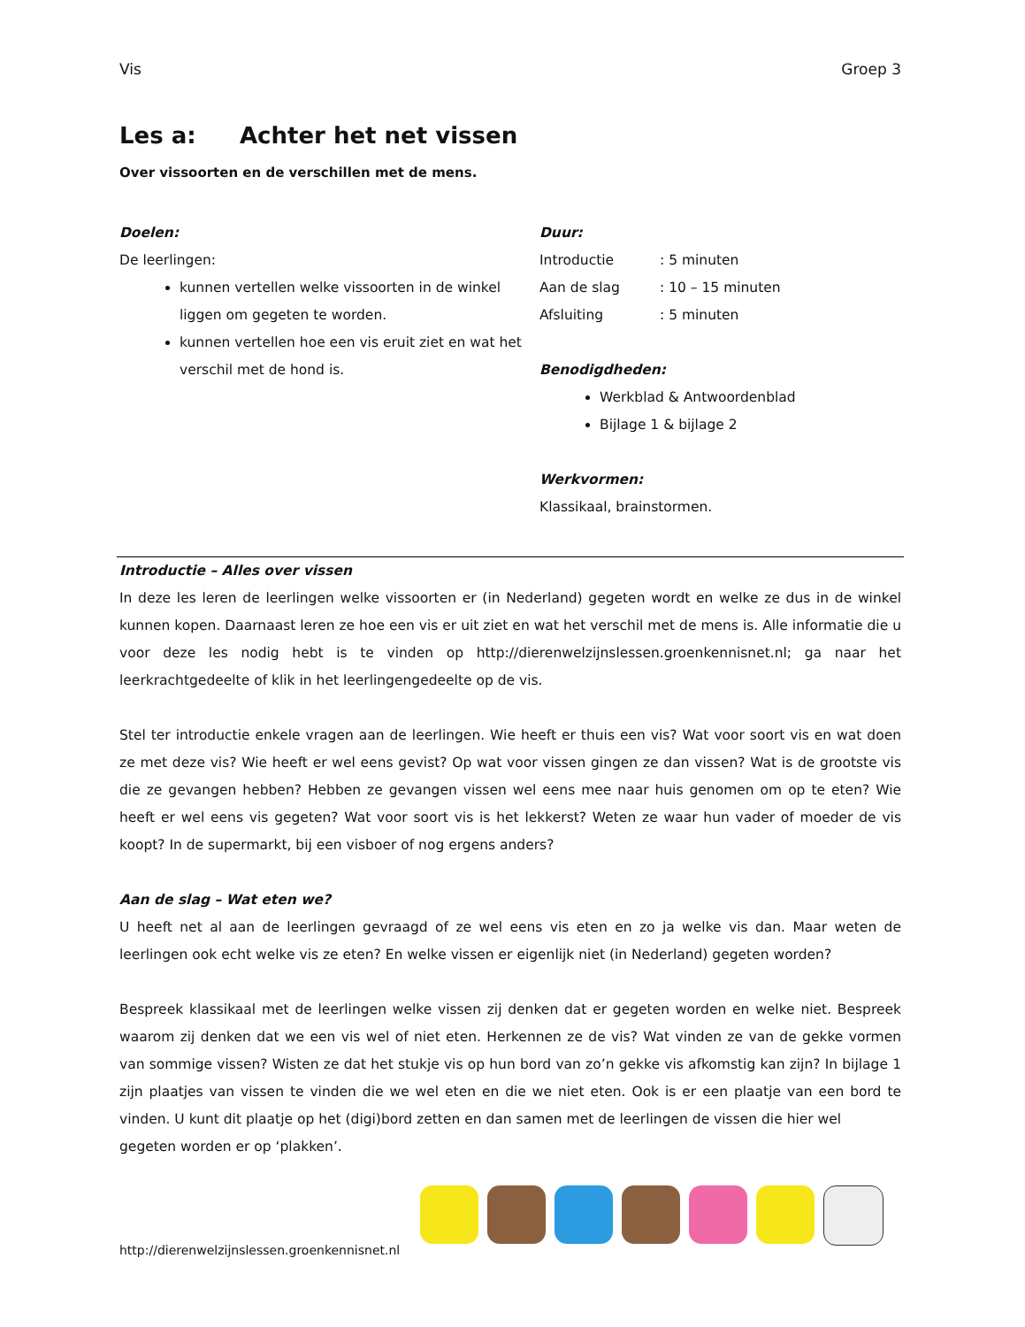Vis Groep 3
Les a: Achter het net vissen
Over vissoorten en de verschillen met de mens.
Doelen:
De leerlingen:
kunnen vertellen welke vissoorten in de winkel liggen om gegeten te worden.
kunnen vertellen hoe een vis eruit ziet en wat het verschil met de hond is.
Duur:
Introductie: 5 minuten
Aan de slag: 10 – 15 minuten
Afsluiting: 5 minuten
Benodigdheden:
Werkblad & Antwoordenblad
Bijlage 1 & bijlage 2
Werkvormen:
Klassikaal, brainstormen.
Introductie – Alles over vissen
In deze les leren de leerlingen welke vissoorten er (in Nederland) gegeten wordt en welke ze dus in de winkel kunnen kopen. Daarnaast leren ze hoe een vis er uit ziet en wat het verschil met de mens is. Alle informatie die u voor deze les nodig hebt is te vinden op http://dierenwelzijnslessen.groenkennisnet.nl; ga naar het leerkrachtgedeelte of klik in het leerlingengedeelte op de vis.
Stel ter introductie enkele vragen aan de leerlingen. Wie heeft er thuis een vis? Wat voor soort vis en wat doen ze met deze vis? Wie heeft er wel eens gevist? Op wat voor vissen gingen ze dan vissen? Wat is de grootste vis die ze gevangen hebben? Hebben ze gevangen vissen wel eens mee naar huis genomen om op te eten? Wie heeft er wel eens vis gegeten? Wat voor soort vis is het lekkerst? Weten ze waar hun vader of moeder de vis koopt? In de supermarkt, bij een visboer of nog ergens anders?
Aan de slag – Wat eten we?
U heeft net al aan de leerlingen gevraagd of ze wel eens vis eten en zo ja welke vis dan. Maar weten de leerlingen ook echt welke vis ze eten? En welke vissen er eigenlijk niet (in Nederland) gegeten worden?
Bespreek klassikaal met de leerlingen welke vissen zij denken dat er gegeten worden en welke niet. Bespreek waarom zij denken dat we een vis wel of niet eten. Herkennen ze de vis? Wat vinden ze van de gekke vormen van sommige vissen? Wisten ze dat het stukje vis op hun bord van zo’n gekke vis afkomstig kan zijn? In bijlage 1 zijn plaatjes van vissen te vinden die we wel eten en die we niet eten. Ook is er een plaatje van een bord te vinden. U kunt dit plaatje op het (digi)bord zetten en dan samen met de leerlingen de vissen die hier wel
gegeten worden er op ‘plakken’.
http://dierenwelzijnslessen.groenkennisnet.nl